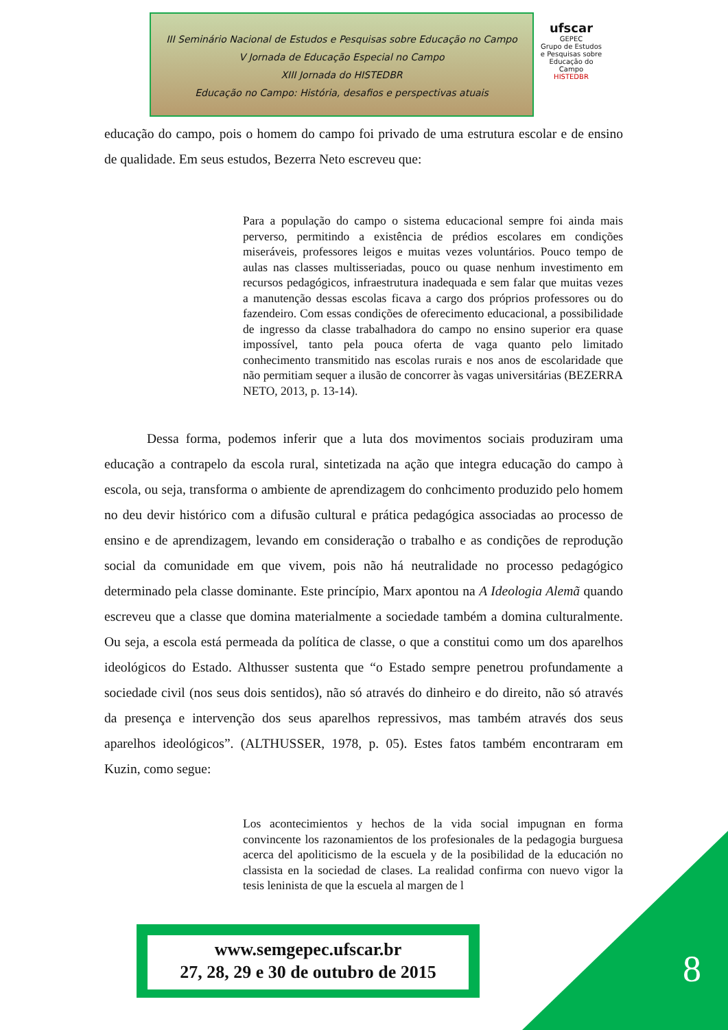III Seminário Nacional de Estudos e Pesquisas sobre Educação no Campo
V Jornada de Educação Especial no Campo
XIII Jornada do HISTEDBR
Educação no Campo: História, desafios e perspectivas atuais
ufscar
GEPEC
Grupo de Estudos e Pesquisas sobre Educação do Campo
HISTEDBR
educação do campo, pois o homem do campo foi privado de uma estrutura escolar e de ensino de qualidade. Em seus estudos, Bezerra Neto escreveu que:
Para a população do campo o sistema educacional sempre foi ainda mais perverso, permitindo a existência de prédios escolares em condições miseráveis, professores leigos e muitas vezes voluntários. Pouco tempo de aulas nas classes multisseriadas, pouco ou quase nenhum investimento em recursos pedagógicos, infraestrutura inadequada e sem falar que muitas vezes a manutenção dessas escolas ficava a cargo dos próprios professores ou do fazendeiro. Com essas condições de oferecimento educacional, a possibilidade de ingresso da classe trabalhadora do campo no ensino superior era quase impossível, tanto pela pouca oferta de vaga quanto pelo limitado conhecimento transmitido nas escolas rurais e nos anos de escolaridade que não permitiam sequer a ilusão de concorrer às vagas universitárias (BEZERRA NETO, 2013, p. 13-14).
Dessa forma, podemos inferir que a luta dos movimentos sociais produziram uma educação a contrapelo da escola rural, sintetizada na ação que integra educação do campo à escola, ou seja, transforma o ambiente de aprendizagem do conhcimento produzido pelo homem no deu devir histórico com a difusão cultural e prática pedagógica associadas ao processo de ensino e de aprendizagem, levando em consideração o trabalho e as condições de reprodução social da comunidade em que vivem, pois não há neutralidade no processo pedagógico determinado pela classe dominante. Este princípio, Marx apontou na A Ideologia Alemã quando escreveu que a classe que domina materialmente a sociedade também a domina culturalmente. Ou seja, a escola está permeada da política de classe, o que a constitui como um dos aparelhos ideológicos do Estado. Althusser sustenta que “o Estado sempre penetrou profundamente a sociedade civil (nos seus dois sentidos), não só através do dinheiro e do direito, não só através da presença e intervenção dos seus aparelhos repressivos, mas também através dos seus aparelhos ideológicos”. (ALTHUSSER, 1978, p. 05). Estes fatos também encontraram em Kuzin, como segue:
Los acontecimientos y hechos de la vida social impugnan en forma convincente los razonamientos de los profesionales de la pedagogia burguesa acerca del apoliticismo de la escuela y de la posibilidad de la educación no classista en la sociedad de clases. La realidad confirma con nuevo vigor la tesis leninista de que la escuela al margen de l
8
www.semgepec.ufscar.br
27, 28, 29 e 30 de outubro de 2015